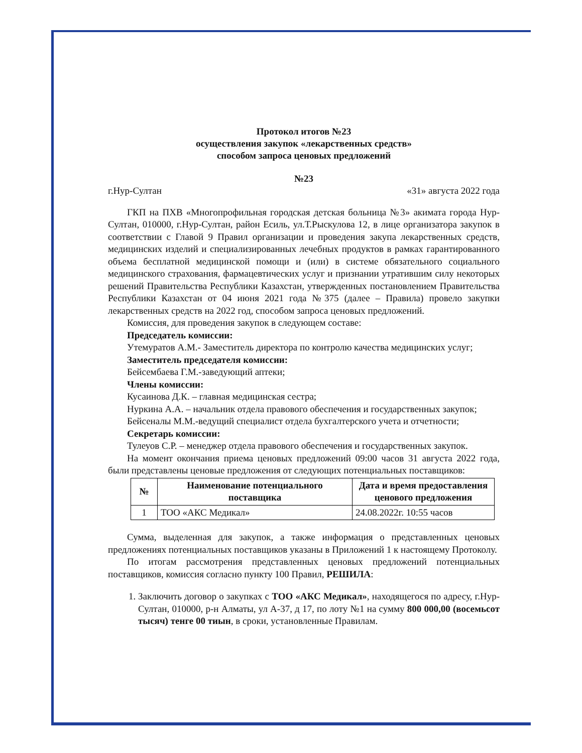Протокол итогов №23
осуществления закупок «лекарственных средств»
способом запроса ценовых предложений
№23
г.Нур-Султан «31» августа 2022 года
ГКП на ПХВ «Многопрофильная городская детская больница №3» акимата города Нур-Султан, 010000, г.Нур-Султан, район Есиль, ул.Т.Рыскулова 12, в лице организатора закупок в соответствии с Главой 9 Правил организации и проведения закупа лекарственных средств, медицинских изделий и специализированных лечебных продуктов в рамках гарантированного объема бесплатной медицинской помощи и (или) в системе обязательного социального медицинского страхования, фармацевтических услуг и признании утратившим силу некоторых решений Правительства Республики Казахстан, утвержденных постановлением Правительства Республики Казахстан от 04 июня 2021 года №375 (далее – Правила) провело закупки лекарственных средств на 2022 год, способом запроса ценовых предложений.
Комиссия, для проведения закупок в следующем составе:
Председатель комиссии:
Утемуратов А.М.- Заместитель директора по контролю качества медицинских услуг;
Заместитель председателя комиссии:
Бейсембаева Г.М.-заведующий аптеки;
Члены комиссии:
Кусаинова Д.К. – главная медицинская сестра;
Нуркина А.А. – начальник отдела правового обеспечения и государственных закупок;
Бейсеналы М.М.-ведущий специалист отдела бухгалтерского учета и отчетности;
Секретарь комиссии:
Тулеуов С.Р. – менеджер отдела правового обеспечения и государственных закупок.
На момент окончания приема ценовых предложений 09:00 часов 31 августа 2022 года, были представлены ценовые предложения от следующих потенциальных поставщиков:
| № | Наименование потенциального поставщика | Дата и время предоставления ценового предложения |
| --- | --- | --- |
| 1 | ТОО «АКС Медикал» | 24.08.2022г. 10:55 часов |
Сумма, выделенная для закупок, а также информация о представленных ценовых предложениях потенциальных поставщиков указаны в Приложений 1 к настоящему Протоколу.
По итогам рассмотрения представленных ценовых предложений потенциальных поставщиков, комиссия согласно пункту 100 Правил, РЕШИЛА:
1. Заключить договор о закупках с ТОО «АКС Медикал», находящегося по адресу, г.Нур-Султан, 010000, р-н Алматы, ул А-37, д 17, по лоту №1 на сумму 800 000,00 (восемьсот тысяч) тенге 00 тиын, в сроки, установленные Правилам.